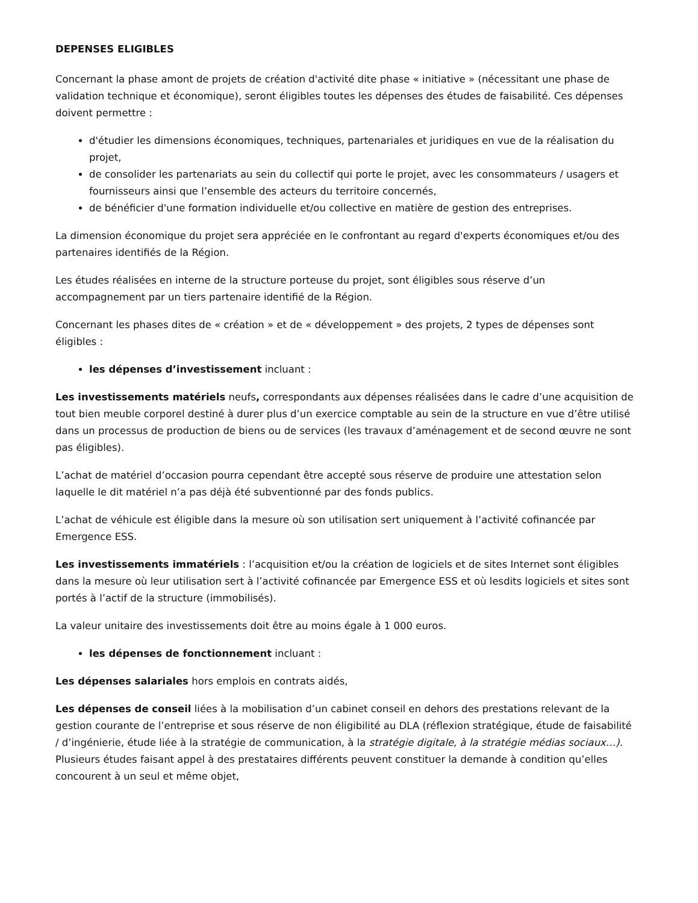DEPENSES ELIGIBLES
Concernant la phase amont de projets de création d'activité dite phase « initiative » (nécessitant une phase de validation technique et économique), seront éligibles toutes les dépenses des études de faisabilité. Ces dépenses doivent permettre :
d'étudier les dimensions économiques, techniques, partenariales et juridiques en vue de la réalisation du projet,
de consolider les partenariats au sein du collectif qui porte le projet, avec les consommateurs / usagers et fournisseurs ainsi que l’ensemble des acteurs du territoire concernés,
de bénéficier d'une formation individuelle et/ou collective en matière de gestion des entreprises.
La dimension économique du projet sera appréciée en le confrontant au regard d'experts économiques et/ou des partenaires identifiés de la Région.
Les études réalisées en interne de la structure porteuse du projet, sont éligibles sous réserve d’un accompagnement par un tiers partenaire identifié de la Région.
Concernant les phases dites de « création » et de « développement » des projets, 2 types de dépenses sont éligibles :
les dépenses d’investissement incluant :
Les investissements matériels neufs, correspondants aux dépenses réalisées dans le cadre d’une acquisition de tout bien meuble corporel destiné à durer plus d’un exercice comptable au sein de la structure en vue d’être utilisé dans un processus de production de biens ou de services (les travaux d’aménagement et de second œuvre ne sont pas éligibles).
L’achat de matériel d’occasion pourra cependant être accepté sous réserve de produire une attestation selon laquelle le dit matériel n’a pas déjà été subventionné par des fonds publics.
L’achat de véhicule est éligible dans la mesure où son utilisation sert uniquement à l’activité cofinancée par Emergence ESS.
Les investissements immatériels : l’acquisition et/ou la création de logiciels et de sites Internet sont éligibles dans la mesure où leur utilisation sert à l’activité cofinancée par Emergence ESS et où lesdits logiciels et sites sont portés à l’actif de la structure (immobilisés).
La valeur unitaire des investissements doit être au moins égale à 1 000 euros.
les dépenses de fonctionnement incluant :
Les dépenses salariales hors emplois en contrats aidés,
Les dépenses de conseil liées à la mobilisation d’un cabinet conseil en dehors des prestations relevant de la gestion courante de l’entreprise et sous réserve de non éligibilité au DLA (réflexion stratégique, étude de faisabilité / d’ingénierie, étude liée à la stratégie de communication, à la stratégie digitale, à la stratégie médias sociaux…). Plusieurs études faisant appel à des prestataires différents peuvent constituer la demande à condition qu’elles concourent à un seul et même objet,